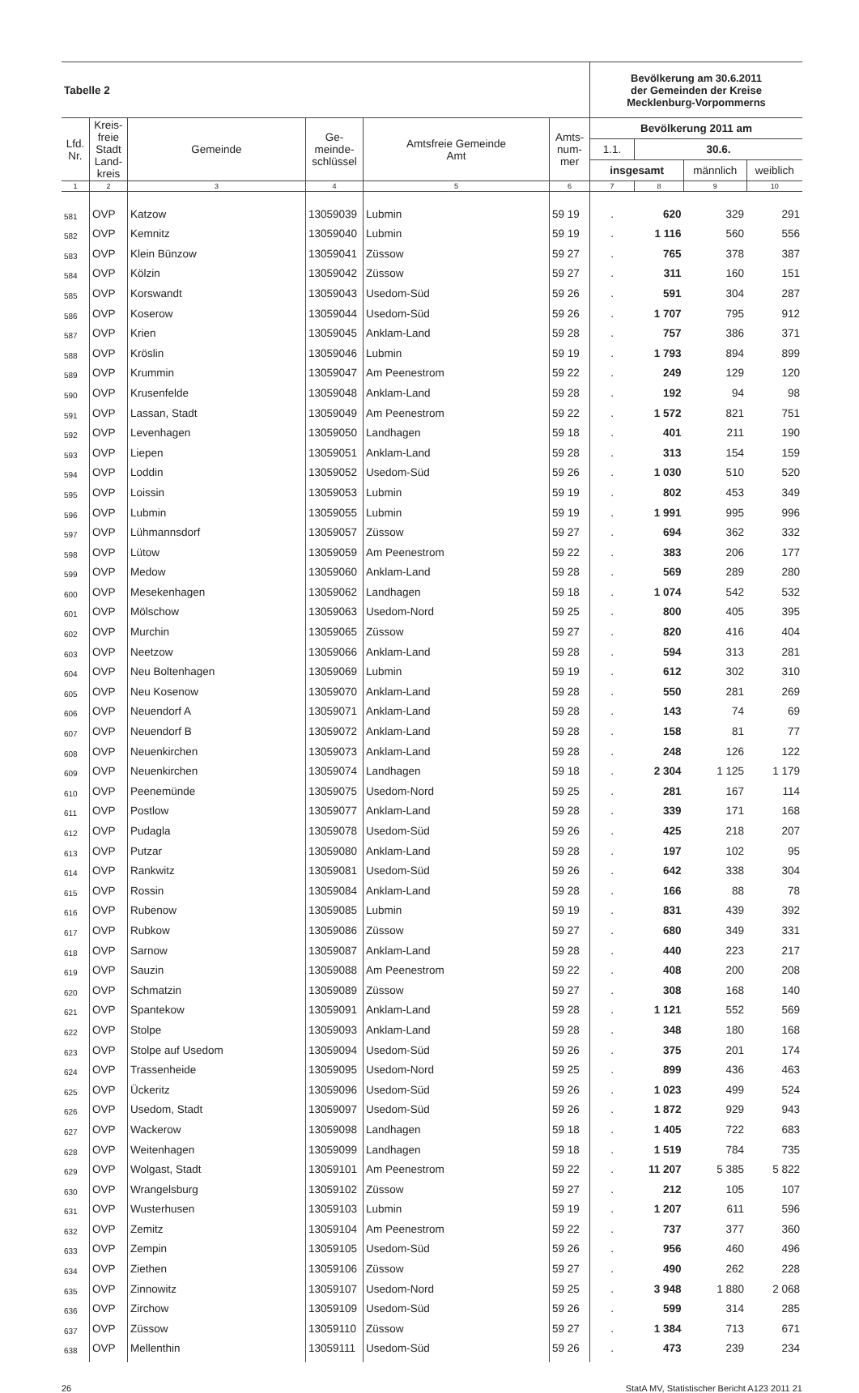| Tabelle 2 | | | | | | Bevölkerung am 30.6.2011 der Gemeinden der Kreise Mecklenburg-Vorpommerns | | | |
| Lfd. Nr. | Kreis- freie Stadt Land- kreis | Gemeinde | Ge- meinde- schlüssel | Amtsfreie Gemeinde Amt | Amts- num- mer | Bevölkerung 2011 am | | | |
| | | | | | | 1.1. | 30.6. | | |
| | | | | | | insgesamt | | männlich | weiblich |
| 1 | 2 | 3 | 4 | 5 | 6 | 7 | 8 | 9 | 10 |
| 581 | OVP | Katzow | 13059039 | Lubmin | 59 19 | . | 620 | 329 | 291 |
| 582 | OVP | Kemnitz | 13059040 | Lubmin | 59 19 | . | 1 116 | 560 | 556 |
| 583 | OVP | Klein Bünzow | 13059041 | Züssow | 59 27 | . | 765 | 378 | 387 |
| 584 | OVP | Kölzin | 13059042 | Züssow | 59 27 | . | 311 | 160 | 151 |
| 585 | OVP | Korswandt | 13059043 | Usedom-Süd | 59 26 | . | 591 | 304 | 287 |
| 586 | OVP | Koserow | 13059044 | Usedom-Süd | 59 26 | . | 1 707 | 795 | 912 |
| 587 | OVP | Krien | 13059045 | Anklam-Land | 59 28 | . | 757 | 386 | 371 |
| 588 | OVP | Kröslin | 13059046 | Lubmin | 59 19 | . | 1 793 | 894 | 899 |
| 589 | OVP | Krummin | 13059047 | Am Peenestrom | 59 22 | . | 249 | 129 | 120 |
| 590 | OVP | Krusenfelde | 13059048 | Anklam-Land | 59 28 | . | 192 | 94 | 98 |
| 591 | OVP | Lassan, Stadt | 13059049 | Am Peenestrom | 59 22 | . | 1 572 | 821 | 751 |
| 592 | OVP | Levenhagen | 13059050 | Landhagen | 59 18 | . | 401 | 211 | 190 |
| 593 | OVP | Liepen | 13059051 | Anklam-Land | 59 28 | . | 313 | 154 | 159 |
| 594 | OVP | Loddin | 13059052 | Usedom-Süd | 59 26 | . | 1 030 | 510 | 520 |
| 595 | OVP | Loissin | 13059053 | Lubmin | 59 19 | . | 802 | 453 | 349 |
| 596 | OVP | Lubmin | 13059055 | Lubmin | 59 19 | . | 1 991 | 995 | 996 |
| 597 | OVP | Lühmannsdorf | 13059057 | Züssow | 59 27 | . | 694 | 362 | 332 |
| 598 | OVP | Lütow | 13059059 | Am Peenestrom | 59 22 | . | 383 | 206 | 177 |
| 599 | OVP | Medow | 13059060 | Anklam-Land | 59 28 | . | 569 | 289 | 280 |
| 600 | OVP | Mesekenhagen | 13059062 | Landhagen | 59 18 | . | 1 074 | 542 | 532 |
| 601 | OVP | Mölschow | 13059063 | Usedom-Nord | 59 25 | . | 800 | 405 | 395 |
| 602 | OVP | Murchin | 13059065 | Züssow | 59 27 | . | 820 | 416 | 404 |
| 603 | OVP | Neetzow | 13059066 | Anklam-Land | 59 28 | . | 594 | 313 | 281 |
| 604 | OVP | Neu Boltenhagen | 13059069 | Lubmin | 59 19 | . | 612 | 302 | 310 |
| 605 | OVP | Neu Kosenow | 13059070 | Anklam-Land | 59 28 | . | 550 | 281 | 269 |
| 606 | OVP | Neuendorf A | 13059071 | Anklam-Land | 59 28 | . | 143 | 74 | 69 |
| 607 | OVP | Neuendorf B | 13059072 | Anklam-Land | 59 28 | . | 158 | 81 | 77 |
| 608 | OVP | Neuenkirchen | 13059073 | Anklam-Land | 59 28 | . | 248 | 126 | 122 |
| 609 | OVP | Neuenkirchen | 13059074 | Landhagen | 59 18 | . | 2 304 | 1 125 | 1 179 |
| 610 | OVP | Peenemünde | 13059075 | Usedom-Nord | 59 25 | . | 281 | 167 | 114 |
| 611 | OVP | Postlow | 13059077 | Anklam-Land | 59 28 | . | 339 | 171 | 168 |
| 612 | OVP | Pudagla | 13059078 | Usedom-Süd | 59 26 | . | 425 | 218 | 207 |
| 613 | OVP | Putzar | 13059080 | Anklam-Land | 59 28 | . | 197 | 102 | 95 |
| 614 | OVP | Rankwitz | 13059081 | Usedom-Süd | 59 26 | . | 642 | 338 | 304 |
| 615 | OVP | Rossin | 13059084 | Anklam-Land | 59 28 | . | 166 | 88 | 78 |
| 616 | OVP | Rubenow | 13059085 | Lubmin | 59 19 | . | 831 | 439 | 392 |
| 617 | OVP | Rubkow | 13059086 | Züssow | 59 27 | . | 680 | 349 | 331 |
| 618 | OVP | Sarnow | 13059087 | Anklam-Land | 59 28 | . | 440 | 223 | 217 |
| 619 | OVP | Sauzin | 13059088 | Am Peenestrom | 59 22 | . | 408 | 200 | 208 |
| 620 | OVP | Schmatzin | 13059089 | Züssow | 59 27 | . | 308 | 168 | 140 |
| 621 | OVP | Spantekow | 13059091 | Anklam-Land | 59 28 | . | 1 121 | 552 | 569 |
| 622 | OVP | Stolpe | 13059093 | Anklam-Land | 59 28 | . | 348 | 180 | 168 |
| 623 | OVP | Stolpe auf Usedom | 13059094 | Usedom-Süd | 59 26 | . | 375 | 201 | 174 |
| 624 | OVP | Trassenheide | 13059095 | Usedom-Nord | 59 25 | . | 899 | 436 | 463 |
| 625 | OVP | Ückeritz | 13059096 | Usedom-Süd | 59 26 | . | 1 023 | 499 | 524 |
| 626 | OVP | Usedom, Stadt | 13059097 | Usedom-Süd | 59 26 | . | 1 872 | 929 | 943 |
| 627 | OVP | Wackerow | 13059098 | Landhagen | 59 18 | . | 1 405 | 722 | 683 |
| 628 | OVP | Weitenhagen | 13059099 | Landhagen | 59 18 | . | 1 519 | 784 | 735 |
| 629 | OVP | Wolgast, Stadt | 13059101 | Am Peenestrom | 59 22 | . | 11 207 | 5 385 | 5 822 |
| 630 | OVP | Wrangelsburg | 13059102 | Züssow | 59 27 | . | 212 | 105 | 107 |
| 631 | OVP | Wusterhusen | 13059103 | Lubmin | 59 19 | . | 1 207 | 611 | 596 |
| 632 | OVP | Zemitz | 13059104 | Am Peenestrom | 59 22 | . | 737 | 377 | 360 |
| 633 | OVP | Zempin | 13059105 | Usedom-Süd | 59 26 | . | 956 | 460 | 496 |
| 634 | OVP | Ziethen | 13059106 | Züssow | 59 27 | . | 490 | 262 | 228 |
| 635 | OVP | Zinnowitz | 13059107 | Usedom-Nord | 59 25 | . | 3 948 | 1 880 | 2 068 |
| 636 | OVP | Zirchow | 13059109 | Usedom-Süd | 59 26 | . | 599 | 314 | 285 |
| 637 | OVP | Züssow | 13059110 | Züssow | 59 27 | . | 1 384 | 713 | 671 |
| 638 | OVP | Mellenthin | 13059111 | Usedom-Süd | 59 26 | . | 473 | 239 | 234 |
26 StatA MV, Statistischer Bericht A123 2011 21